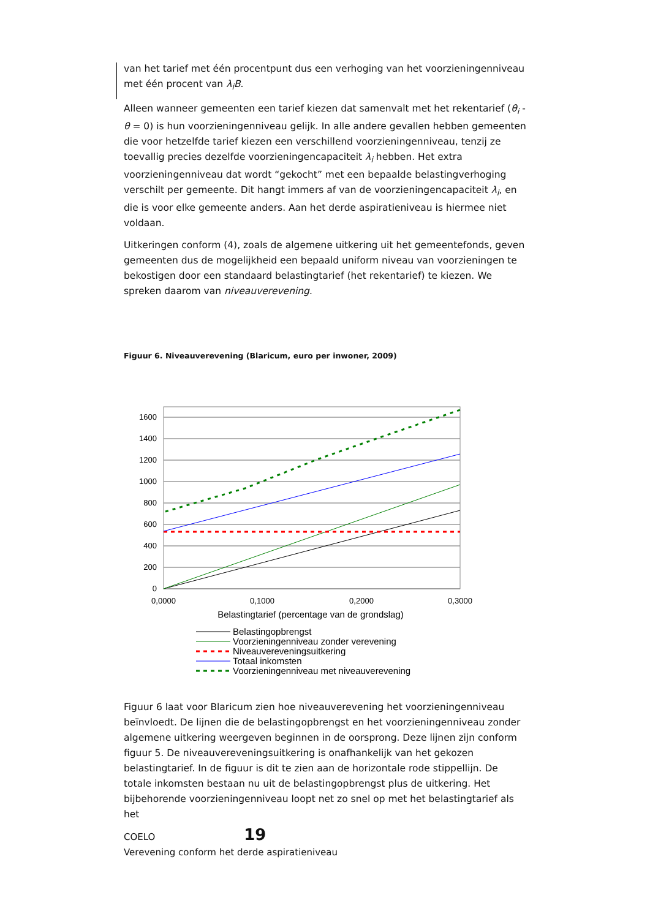van het tarief met één procentpunt dus een verhoging van het voorzieningenniveau met één procent van λ<sub>i</sub>B.
Alleen wanneer gemeenten een tarief kiezen dat samenvalt met het rekentarief (θ<sub>i</sub> - θ = 0) is hun voorzieningenniveau gelijk. In alle andere gevallen hebben gemeenten die voor hetzelfde tarief kiezen een verschillend voorzieningenniveau, tenzij ze toevallig precies dezelfde voorzieningencapaciteit λ<sub>i</sub> hebben. Het extra voorzieningenniveau dat wordt “gekocht” met een bepaalde belastingverhoging verschilt per gemeente. Dit hangt immers af van de voorzieningencapaciteit λ<sub>i</sub>, en die is voor elke gemeente anders. Aan het derde aspiratieniveau is hiermee niet voldaan.
Uitkeringen conform (4), zoals de algemene uitkering uit het gemeentefonds, geven gemeenten dus de mogelijkheid een bepaald uniform niveau van voorzieningen te bekostigen door een standaard belastingtarief (het rekentarief) te kiezen. We spreken daarom van niveauverevening.
Figuur 6. Niveauverevening (Blaricum, euro per inwoner, 2009)
1600
1400
1200
1000
800
600
400
200
0
0,0000
0,1000
0,2000
0,3000
Belastingtarief (percentage van de grondslag)
Belastingopbrengst
Voorzieningenniveau zonder verevening
Niveauvereveningsuitkering
Totaal inkomsten
Voorzieningenniveau met niveauverevening
Figuur 6 laat voor Blaricum zien hoe niveauverevening het voorzieningenniveau beïnvloedt. De lijnen die de belastingopbrengst en het voorzieningenniveau zonder algemene uitkering weergeven beginnen in de oorsprong. Deze lijnen zijn conform figuur 5. De niveauvereveningsuitkering is onafhankelijk van het gekozen belastingtarief. In de figuur is dit te zien aan de horizontale rode stippellijn. De totale inkomsten bestaan nu uit de belastingopbrengst plus de uitkering. Het bijbehorende voorzieningenniveau loopt net zo snel op met het belastingtarief als het
COELO 19
Verevening conform het derde aspiratieniveau